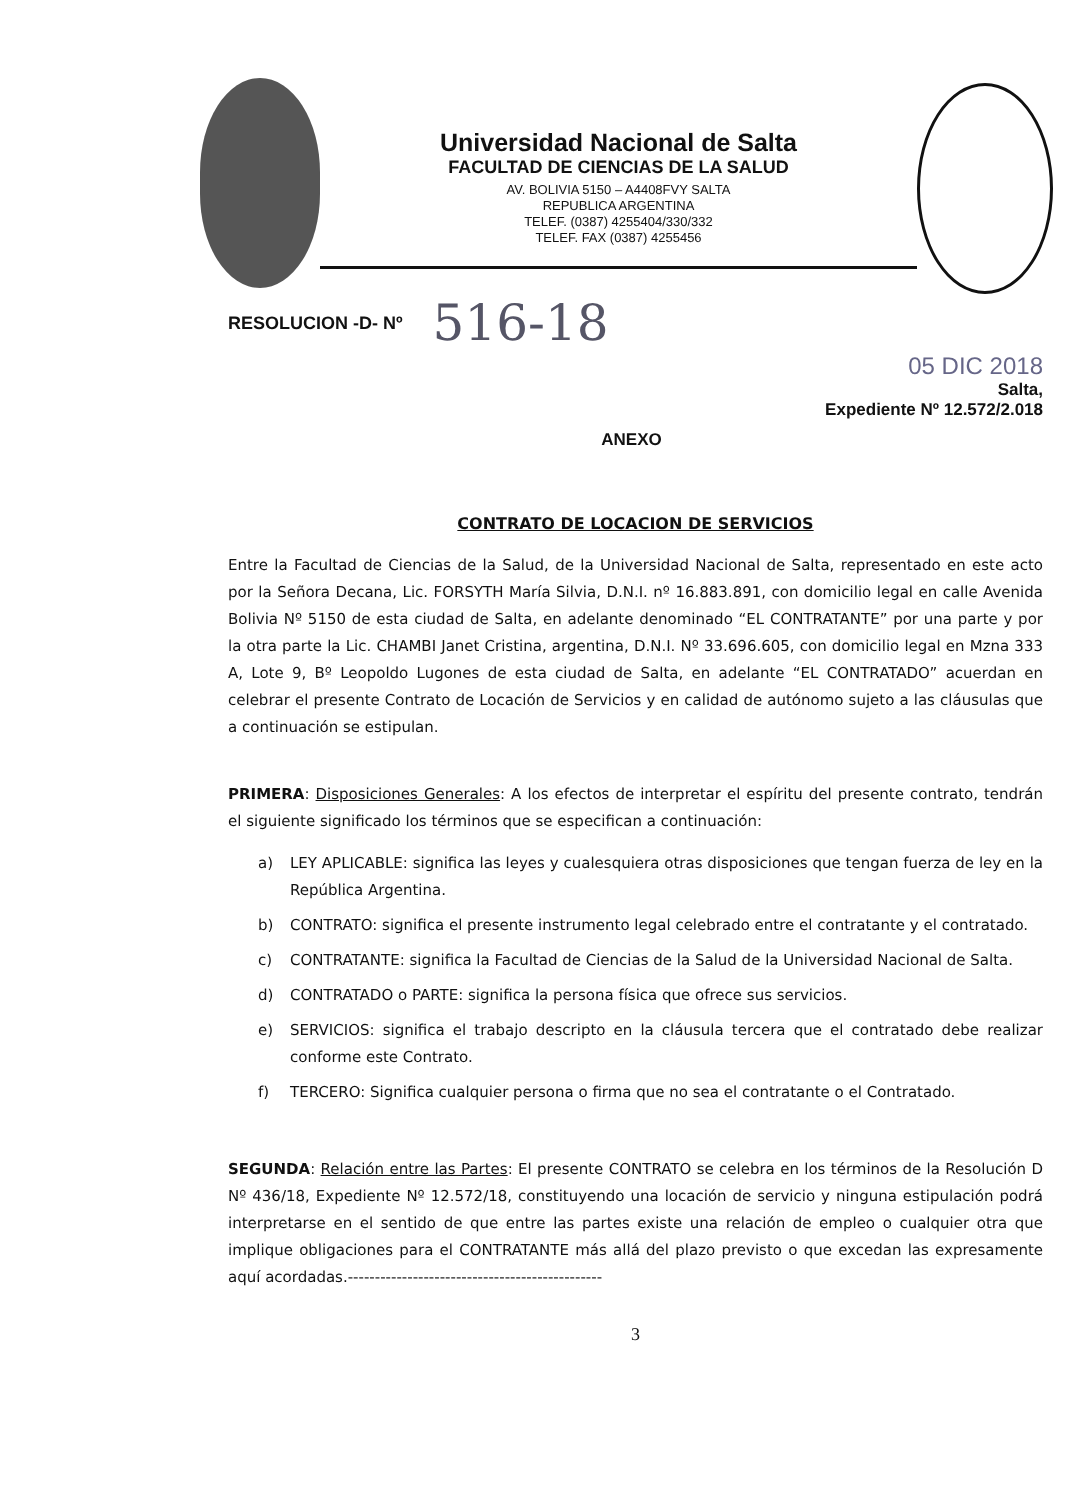Universidad Nacional de Salta
FACULTAD DE CIENCIAS DE LA SALUD
AV. BOLIVIA 5150 – A4408FVY SALTA
REPUBLICA ARGENTINA
TELEF. (0387) 4255404/330/332
TELEF. FAX (0387) 4255456
RESOLUCION -D- Nº 516-18
05 DIC 2018
Salta,
Expediente Nº 12.572/2.018
ANEXO
CONTRATO DE LOCACION DE SERVICIOS
Entre la Facultad de Ciencias de la Salud, de la Universidad Nacional de Salta, representado en este acto por la Señora Decana, Lic. FORSYTH María Silvia, D.N.I. nº 16.883.891, con domicilio legal en calle Avenida Bolivia Nº 5150 de esta ciudad de Salta, en adelante denominado “EL CONTRATANTE” por una parte y por la otra parte la Lic. CHAMBI Janet Cristina, argentina, D.N.I. Nº 33.696.605, con domicilio legal en Mzna 333 A, Lote 9, Bº Leopoldo Lugones de esta ciudad de Salta, en adelante “EL CONTRATADO” acuerdan en celebrar el presente Contrato de Locación de Servicios y en calidad de autónomo sujeto a las cláusulas que a continuación se estipulan.
PRIMERA: Disposiciones Generales: A los efectos de interpretar el espíritu del presente contrato, tendrán el siguiente significado los términos que se especifican a continuación:
a) LEY APLICABLE: significa las leyes y cualesquiera otras disposiciones que tengan fuerza de ley en la República Argentina.
b) CONTRATO: significa el presente instrumento legal celebrado entre el contratante y el contratado.
c) CONTRATANTE: significa la Facultad de Ciencias de la Salud de la Universidad Nacional de Salta.
d) CONTRATADO o PARTE: significa la persona física que ofrece sus servicios.
e) SERVICIOS: significa el trabajo descripto en la cláusula tercera que el contratado debe realizar conforme este Contrato.
f) TERCERO: Significa cualquier persona o firma que no sea el contratante o el Contratado.
SEGUNDA: Relación entre las Partes: El presente CONTRATO se celebra en los términos de la Resolución D Nº 436/18, Expediente Nº 12.572/18, constituyendo una locación de servicio y ninguna estipulación podrá interpretarse en el sentido de que entre las partes existe una relación de empleo o cualquier otra que implique obligaciones para el CONTRATANTE más allá del plazo previsto o que excedan las expresamente aquí acordadas.-----------------------------------------------
3